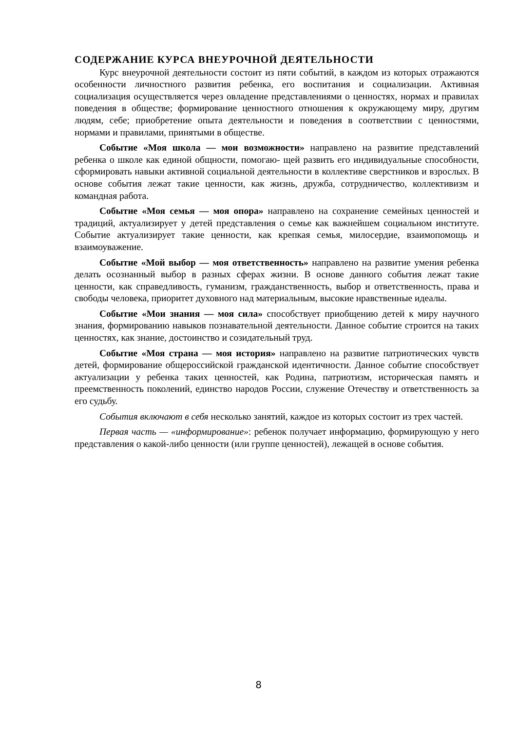СОДЕРЖАНИЕ КУРСА ВНЕУРОЧНОЙ ДЕЯТЕЛЬНОСТИ
Курс внеурочной деятельности состоит из пяти событий, в каждом из которых отражаются особенности личностного развития ребенка, его воспитания и социализации. Активная социализация осуществляется через овладение представлениями о ценностях, нормах и правилах поведения в обществе; формирование ценностного отношения к окружающему миру, другим людям, себе; приобретение опыта деятельности и поведения в соответствии с ценностями, нормами и правилами, принятыми в обществе.
Событие «Моя школа — мои возможности» направлено на развитие представлений ребенка о школе как единой общности, помогаю- щей развить его индивидуальные способности, сформировать навыки активной социальной деятельности в коллективе сверстников и взрослых. В основе события лежат такие ценности, как жизнь, дружба, сотрудничество, коллективизм и командная работа.
Событие «Моя семья — моя опора» направлено на сохранение семейных ценностей и традиций, актуализирует у детей представления о семье как важнейшем социальном институте. Событие актуализирует такие ценности, как крепкая семья, милосердие, взаимопомощь и взаимоуважение.
Событие «Мой выбор — моя ответственность» направлено на развитие умения ребенка делать осознанный выбор в разных сферах жизни. В основе данного события лежат такие ценности, как справедливость, гуманизм, гражданственность, выбор и ответственность, права и свободы человека, приоритет духовного над материальным, высокие нравственные идеалы.
Событие «Мои знания — моя сила» способствует приобщению детей к миру научного знания, формированию навыков познавательной деятельности. Данное событие строится на таких ценностях, как знание, достоинство и созидательный труд.
Событие «Моя страна — моя история» направлено на развитие патриотических чувств детей, формирование общероссийской гражданской идентичности. Данное событие способствует актуализации у ребенка таких ценностей, как Родина, патриотизм, историческая память и преемственность поколений, единство народов России, служение Отечеству и ответственность за его судьбу.
События включают в себя несколько занятий, каждое из которых состоит из трех частей.
Первая часть — «информирование»: ребенок получает информацию, формирующую у него представления о какой-либо ценности (или группе ценностей), лежащей в основе события.
8